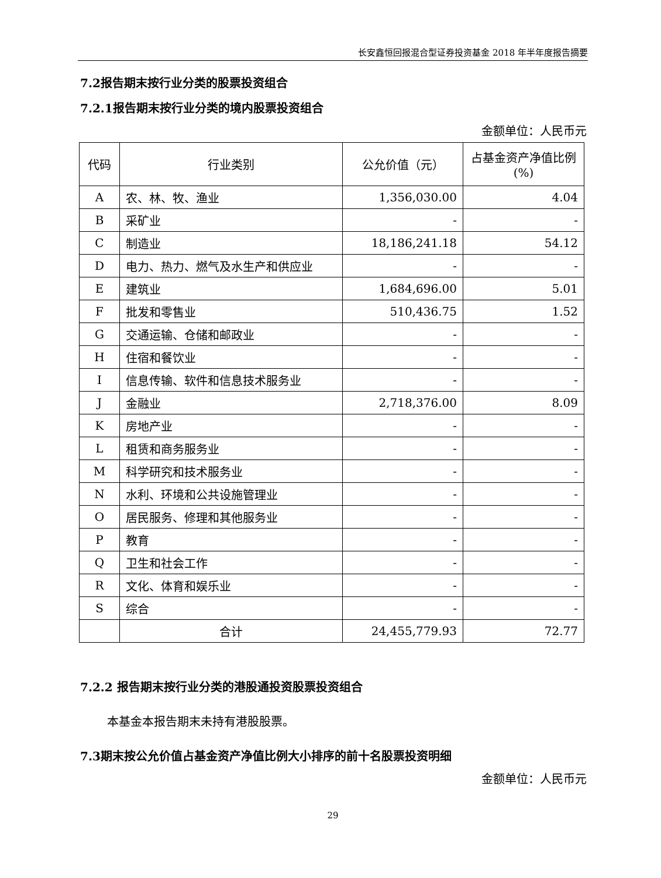长安鑫恒回报混合型证券投资基金 2018 年半年度报告摘要
7.2报告期末按行业分类的股票投资组合
7.2.1报告期末按行业分类的境内股票投资组合
金额单位：人民币元
| 代码 | 行业类别 | 公允价值（元） | 占基金资产净值比例(%) |
| --- | --- | --- | --- |
| A | 农、林、牧、渔业 | 1,356,030.00 | 4.04 |
| B | 采矿业 | - | - |
| C | 制造业 | 18,186,241.18 | 54.12 |
| D | 电力、热力、燃气及水生产和供应业 | - | - |
| E | 建筑业 | 1,684,696.00 | 5.01 |
| F | 批发和零售业 | 510,436.75 | 1.52 |
| G | 交通运输、仓储和邮政业 | - | - |
| H | 住宿和餐饮业 | - | - |
| I | 信息传输、软件和信息技术服务业 | - | - |
| J | 金融业 | 2,718,376.00 | 8.09 |
| K | 房地产业 | - | - |
| L | 租赁和商务服务业 | - | - |
| M | 科学研究和技术服务业 | - | - |
| N | 水利、环境和公共设施管理业 | - | - |
| O | 居民服务、修理和其他服务业 | - | - |
| P | 教育 | - | - |
| Q | 卫生和社会工作 | - | - |
| R | 文化、体育和娱乐业 | - | - |
| S | 综合 | - | - |
| | 合计 | 24,455,779.93 | 72.77 |
7.2.2 报告期末按行业分类的港股通投资股票投资组合
本基金本报告期末未持有港股股票。
7.3期末按公允价值占基金资产净值比例大小排序的前十名股票投资明细
金额单位：人民币元
29